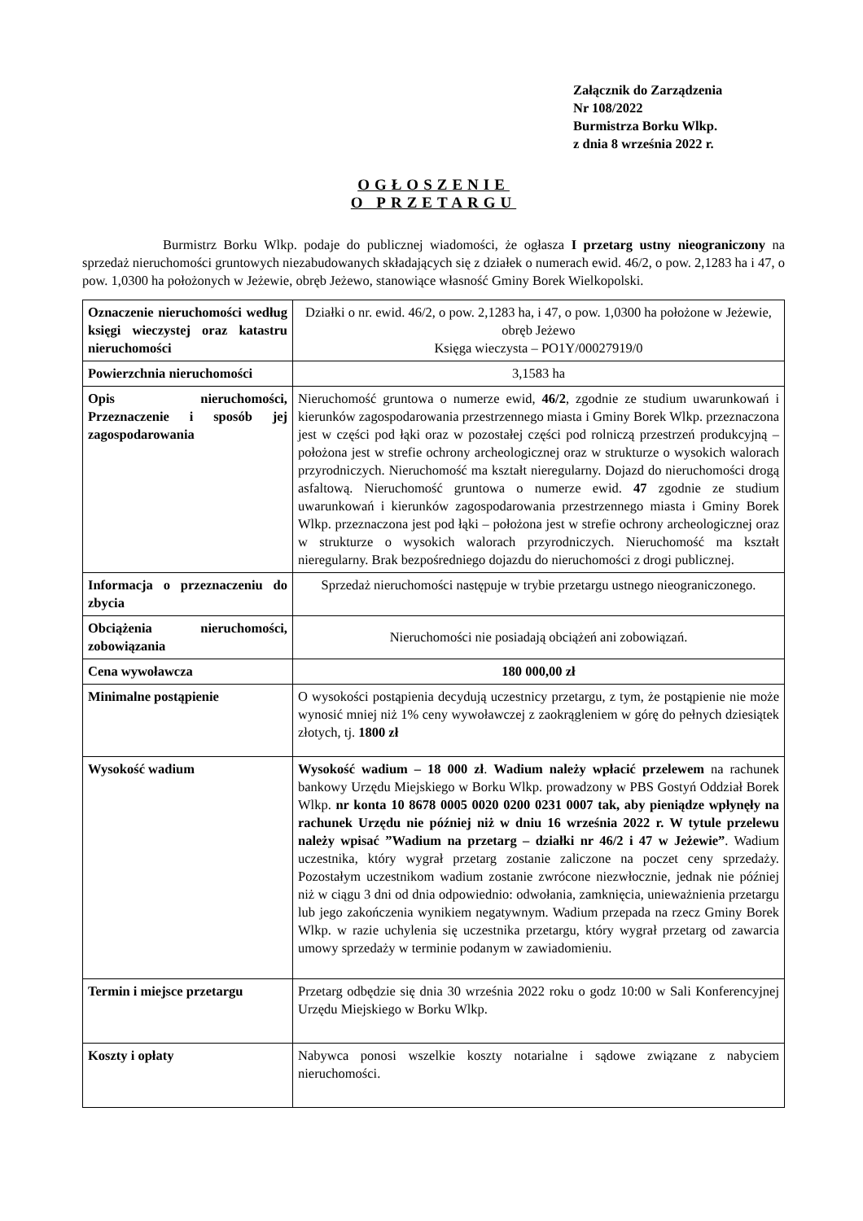Załącznik do Zarządzenia
Nr 108/2022
Burmistrza Borku Wlkp.
z dnia 8 września 2022 r.
OGŁOSZENIE
O PRZETARGU
      Burmistrz Borku Wlkp. podaje do publicznej wiadomości, że ogłasza I przetarg ustny nieograniczony na sprzedaż nieruchomości gruntowych niezabudowanych składających się z działek o numerach ewid. 46/2, o pow. 2,1283 ha i 47, o pow. 1,0300 ha położonych w Jeżewie, obręb Jeżewo, stanowiące własność Gminy Borek Wielkopolski.
| Oznaczenie nieruchomości według księgi wieczystej oraz katastru nieruchomości | Działki o nr. ewid. 46/2, o pow. 2,1283 ha, i 47, o pow. 1,0300 ha położone w Jeżewie, obręb Jeżewo Księga wieczysta – PO1Y/00027919/0 |
| Powierzchnia nieruchomości | 3,1583 ha |
| Opis nieruchomości, Przeznaczenie i sposób jej zagospodarowania | Nieruchomość gruntowa o numerze ewid, 46/2 , zgodnie ze studium uwarunkowań i kierunków zagospodarowania przestrzennego miasta i Gminy Borek Wlkp. przeznaczona jest w części pod łąki oraz w pozostałej części pod rolniczą przestrzeń produkcyjną – położona jest w strefie ochrony archeologicznej oraz w strukturze o wysokich walorach przyrodniczych. Nieruchomość ma kształt nieregularny. Dojazd do nieruchomości drogą asfaltową. Nieruchomość gruntowa o numerze ewid. 47 zgodnie ze studium uwarunkowań i kierunków zagospodarowania przestrzennego miasta i Gminy Borek Wlkp. przeznaczona jest pod łąki – położona jest w strefie ochrony archeologicznej oraz w strukturze o wysokich walorach przyrodniczych. Nieruchomość ma kształt nieregularny. Brak bezpośredniego dojazdu do nieruchomości z drogi publicznej. |
| Informacja o przeznaczeniu do zbycia | Sprzedaż nieruchomości następuje w trybie przetargu ustnego nieograniczonego. |
| Obciążenia nieruchomości, zobowiązania | Nieruchomości nie posiadają obciążeń ani zobowiązań. |
| Cena wywoławcza | 180 000,00 zł |
| Minimalne postąpienie | O wysokości postąpienia decydują uczestnicy przetargu, z tym, że postąpienie nie może wynosić mniej niż 1% ceny wywoławczej z zaokrągleniem w górę do pełnych dziesiątek złotych, tj. 1800 zł |
| Wysokość wadium | Wysokość wadium – 18 000 zł . Wadium należy wpłacić przelewem na rachunek bankowy Urzędu Miejskiego w Borku Wlkp. prowadzony w PBS Gostyń Oddział Borek Wlkp. nr konta 10 8678 0005 0020 0200 0231 0007 tak, aby pieniądze wpłynęły na rachunek Urzędu nie później niż w dniu 16 września 2022 r. W tytule przelewu należy wpisać ”Wadium na przetarg – działki nr 46/2 i 47 w Jeżewie” . Wadium uczestnika, który wygrał przetarg zostanie zaliczone na poczet ceny sprzedaży. Pozostałym uczestnikom wadium zostanie zwrócone niezwłocznie, jednak nie później niż w ciągu 3 dni od dnia odpowiednio: odwołania, zamknięcia, unieważnienia przetargu lub jego zakończenia wynikiem negatywnym. Wadium przepada na rzecz Gminy Borek Wlkp. w razie uchylenia się uczestnika przetargu, który wygrał przetarg od zawarcia umowy sprzedaży w terminie podanym w zawiadomieniu. |
| Termin i miejsce przetargu | Przetarg odbędzie się dnia 30 września 2022 roku o godz 10:00 w Sali Konferencyjnej Urzędu Miejskiego w Borku Wlkp. |
| Koszty i opłaty | Nabywca ponosi wszelkie koszty notarialne i sądowe związane z nabyciem nieruchomości. |